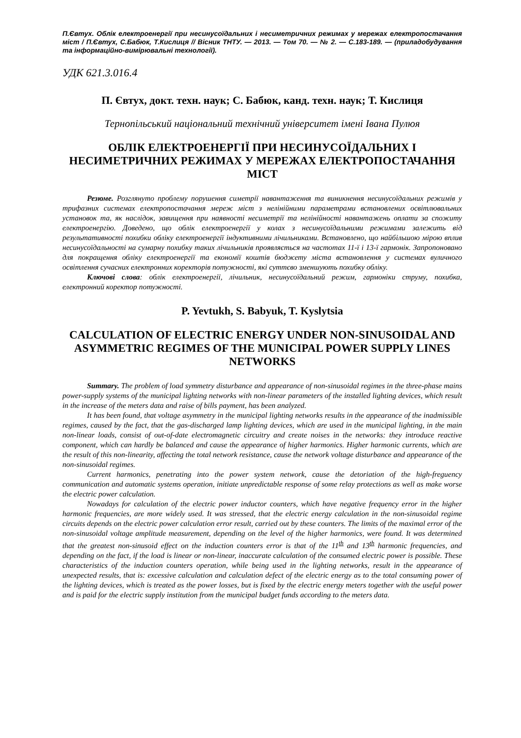П.Євтух. Облік електроенергії при несинусоїдальних і несиметричних режимах у мережах електропостачання міст / П.Євтух, С.Бабюк, Т.Кислиця // Вісник ТНТУ. — 2013. — Том 70. — № 2. — С.183-189. — (приладобудування та інформаційно-вимірювальні технології).
УДК 621.3.016.4
П. Євтух, докт. техн. наук; С. Бабюк, канд. техн. наук; Т. Кислиця
Тернопільський національний технічний університет імені Івана Пулюя
ОБЛІК ЕЛЕКТРОЕНЕРГІЇ ПРИ НЕСИНУСОЇДАЛЬНИХ І НЕСИМЕТРИЧНИХ РЕЖИМАХ У МЕРЕЖАХ ЕЛЕКТРОПОСТАЧАННЯ МІСТ
Резюме. Розглянуто проблему порушення симетрії навантаження та виникнення несинусоїдальних режимів у трифазних системах електропостачання мереж міст з нелінійними параметрами встановлених освітлювальних установок та, як наслідок, завищення при наявності несиметрії та нелінійності навантажень оплати за спожиту електроенергію. Доведено, що облік електроенергії у колах з несинусоїдальними режимами залежить від результативності похибки обліку електроенергії індуктивними лічильниками. Встановлено, що найбільшою мірою вплив несинусоїдальності на сумарну похибку таких лічильників проявляється на частотах 11-ї і 13-ї гармонік. Запропоновано для покращення обліку електроенергії та економії коштів бюджету міста встановлення у системах вуличного освітлення сучасних електронних коректорів потужності, які суттєво зменшують похибку обліку.
Ключові слова: облік електроенергії, лічильник, несинусоїдальний режим, гармоніки струму, похибка, електронний коректор потужності.
P. Yevtukh, S. Babyuk, T. Kyslytsia
CALCULATION OF ELECTRIC ENERGY UNDER NON-SINUSOIDAL AND ASYMMETRIC REGIMES OF THE MUNICIPAL POWER SUPPLY LINES NETWORKS
Summary. The problem of load symmetry disturbance and appearance of non-sinusoidal regimes in the three-phase mains power-supply systems of the municipal lighting networks with non-linear parameters of the installed lighting devices, which result in the increase of the meters data and raise of bills payment, has been analyzed.
It has been found, that voltage asymmetry in the municipal lighting networks results in the appearance of the inadmissible regimes, caused by the fact, that the gas-discharged lamp lighting devices, which are used in the municipal lighting, in the main non-linear loads, consist of out-of-date electromagnetic circuitry and create noises in the networks: they introduce reactive component, which can hardly be balanced and cause the appearance of higher harmonics. Higher harmonic currents, which are the result of this non-linearity, affecting the total network resistance, cause the network voltage disturbance and appearance of the non-sinusoidal regimes.
Current harmonics, penetrating into the power system network, cause the detoriation of the high-freguency communication and automatic systems operation, initiate unpredictable response of some relay protections as well as make worse the electric power calculation.
Nowadays for calculation of the electric power inductor counters, which have negative frequency error in the higher harmonic frequencies, are more widely used. It was stressed, that the electric energy calculation in the non-sinusoidal regime circuits depends on the electric power calculation error result, carried out by these counters. The limits of the maximal error of the non-sinusoidal voltage amplitude measurement, depending on the level of the higher harmonics, were found. It was determined that the greatest non-sinusoid effect on the induction counters error is that of the 11<sup>th</sup> and 13<sup>th</sup> harmonic frequencies, and depending on the fact, if the load is linear or non-linear, inaccurate calculation of the consumed electric power is possible. These characteristics of the induction counters operation, while being used in the lighting networks, result in the appearance of unexpected results, that is: excessive calculation and calculation defect of the electric energy as to the total consuming power of the lighting devices, which is treated as the power losses, but is fixed by the electric energy meters together with the useful power and is paid for the electric supply institution from the municipal budget funds according to the meters data.